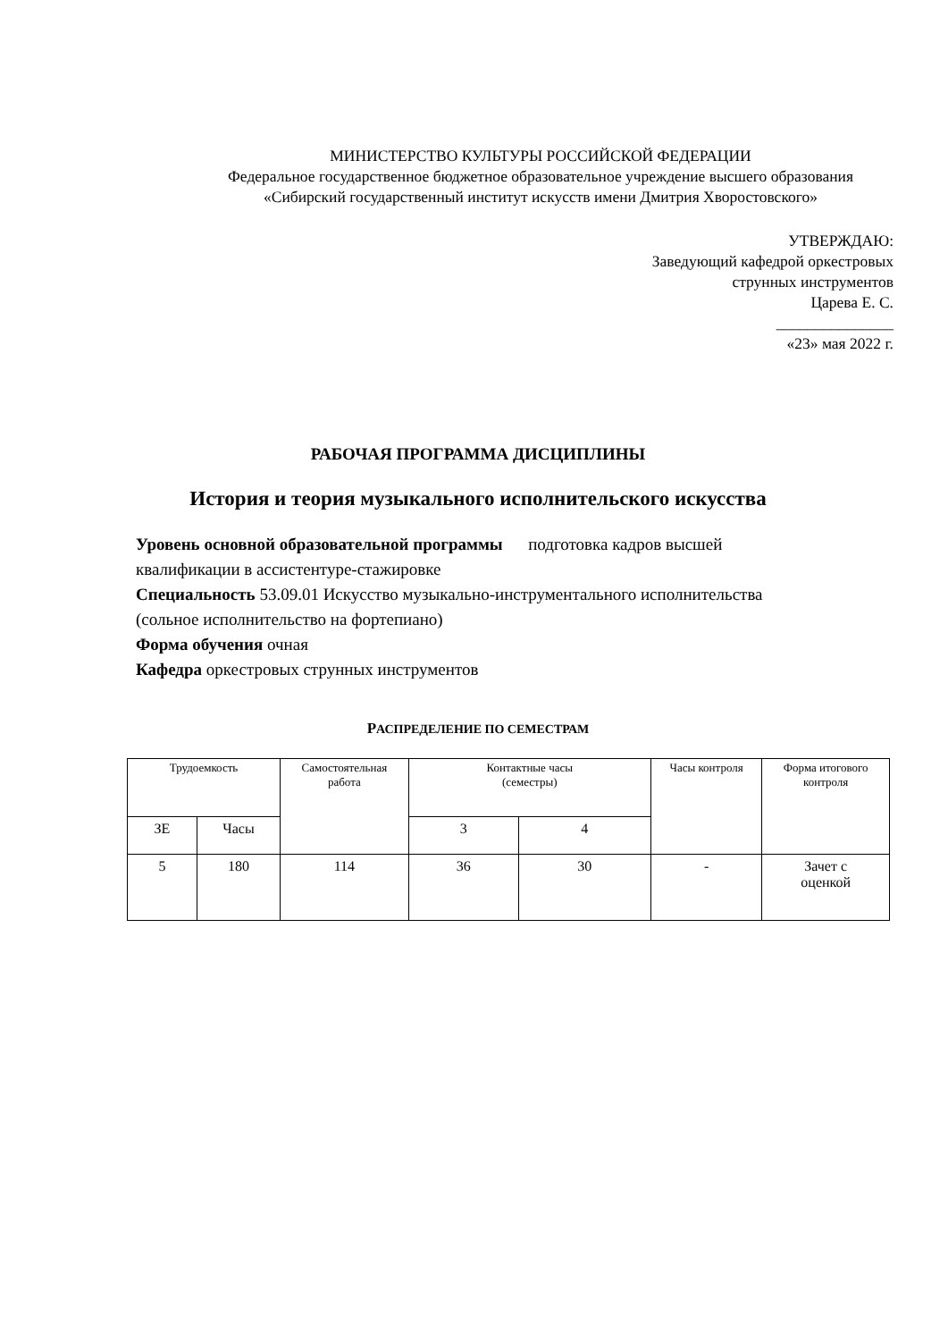МИНИСТЕРСТВО КУЛЬТУРЫ РОССИЙСКОЙ ФЕДЕРАЦИИ
Федеральное государственное бюджетное образовательное учреждение высшего образования
«Сибирский государственный институт искусств имени Дмитрия Хворостовского»
УТВЕРЖДАЮ:
Заведующий кафедрой оркестровых
струнных инструментов
Царева Е. С.
_______________
«23» мая 2022 г.
РАБОЧАЯ ПРОГРАММА ДИСЦИПЛИНЫ
История и теория музыкального исполнительского искусства
Уровень основной образовательной программы подготовка кадров высшей квалификации в ассистентуре-стажировке
Специальность 53.09.01 Искусство музыкально-инструментального исполнительства (сольное исполнительство на фортепиано)
Форма обучения очная
Кафедра оркестровых струнных инструментов
РАСПРЕДЕЛЕНИЕ ПО СЕМЕСТРАМ
| Трудоемкость | | Самостоятельная работа | Контактные часы (семестры) | | Часы контроля | Форма итогового контроля |
| --- | --- | --- | --- | --- | --- | --- |
| ЗЕ | Часы | | 3 | 4 | | |
| 5 | 180 | 114 | 36 | 30 | - | Зачет с оценкой |